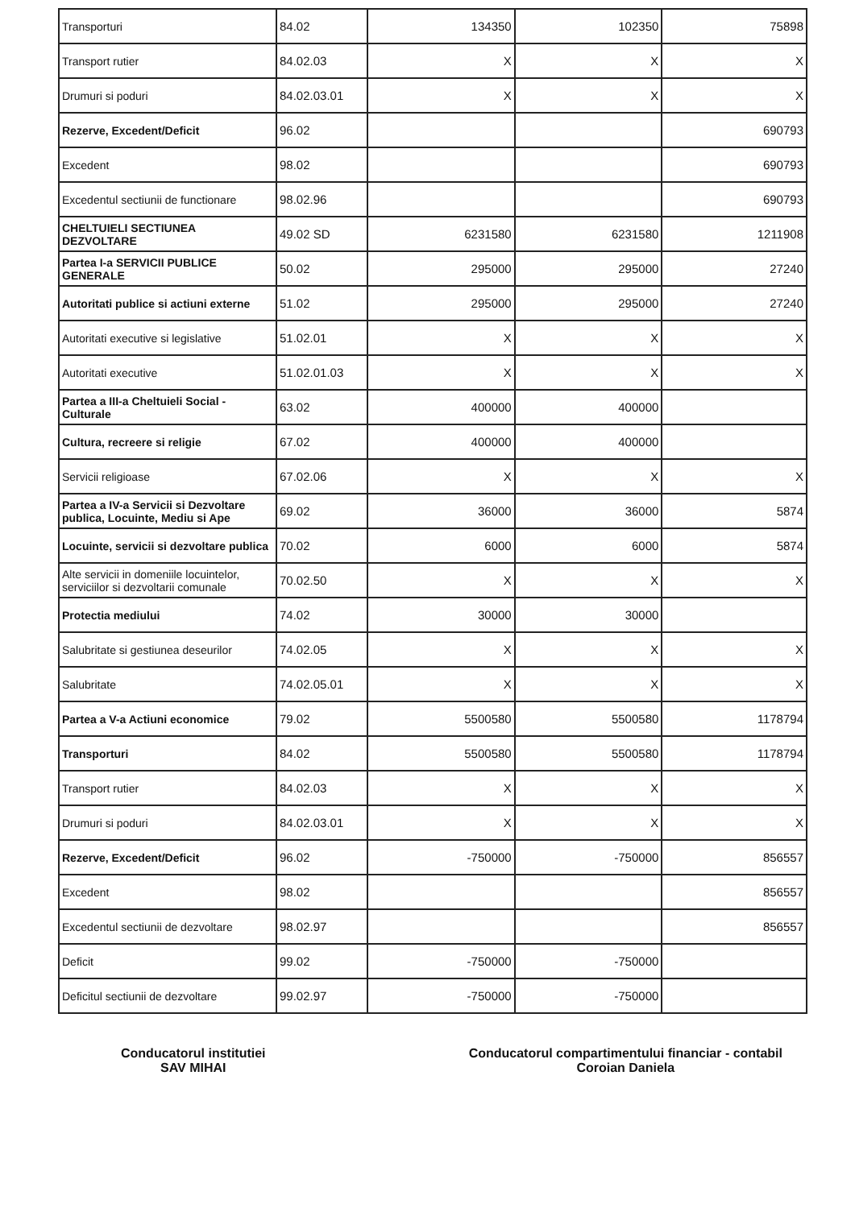| Transporturi | 84.02 | 134350 | 102350 | 75898 |
| Transport rutier | 84.02.03 | X | X | X |
| Drumuri si poduri | 84.02.03.01 | X | X | X |
| Rezerve, Excedent/Deficit | 96.02 | | | 690793 |
| Excedent | 98.02 | | | 690793 |
| Excedentul sectiunii de functionare | 98.02.96 | | | 690793 |
| CHELTUIELI SECTIUNEA DEZVOLTARE | 49.02 SD | 6231580 | 6231580 | 1211908 |
| Partea I-a SERVICII PUBLICE GENERALE | 50.02 | 295000 | 295000 | 27240 |
| Autoritati publice si actiuni externe | 51.02 | 295000 | 295000 | 27240 |
| Autoritati executive si legislative | 51.02.01 | X | X | X |
| Autoritati executive | 51.02.01.03 | X | X | X |
| Partea a III-a Cheltuieli Social - Culturale | 63.02 | 400000 | 400000 | |
| Cultura, recreere si religie | 67.02 | 400000 | 400000 | |
| Servicii religioase | 67.02.06 | X | X | X |
| Partea a IV-a Servicii si Dezvoltare publica, Locuinte, Mediu si Ape | 69.02 | 36000 | 36000 | 5874 |
| Locuinte, servicii si dezvoltare publica | 70.02 | 6000 | 6000 | 5874 |
| Alte servicii in domeniile locuintelor, serviciilor si dezvoltarii comunale | 70.02.50 | X | X | X |
| Protectia mediului | 74.02 | 30000 | 30000 | |
| Salubritate si gestiunea deseurilor | 74.02.05 | X | X | X |
| Salubritate | 74.02.05.01 | X | X | X |
| Partea a V-a Actiuni economice | 79.02 | 5500580 | 5500580 | 1178794 |
| Transporturi | 84.02 | 5500580 | 5500580 | 1178794 |
| Transport rutier | 84.02.03 | X | X | X |
| Drumuri si poduri | 84.02.03.01 | X | X | X |
| Rezerve, Excedent/Deficit | 96.02 | -750000 | -750000 | 856557 |
| Excedent | 98.02 | | | 856557 |
| Excedentul sectiunii de dezvoltare | 98.02.97 | | | 856557 |
| Deficit | 99.02 | -750000 | -750000 | |
| Deficitul sectiunii de dezvoltare | 99.02.97 | -750000 | -750000 | |
Conducatorul institutiei
SAV MIHAI
Conducatorul compartimentului financiar - contabil
Coroian Daniela